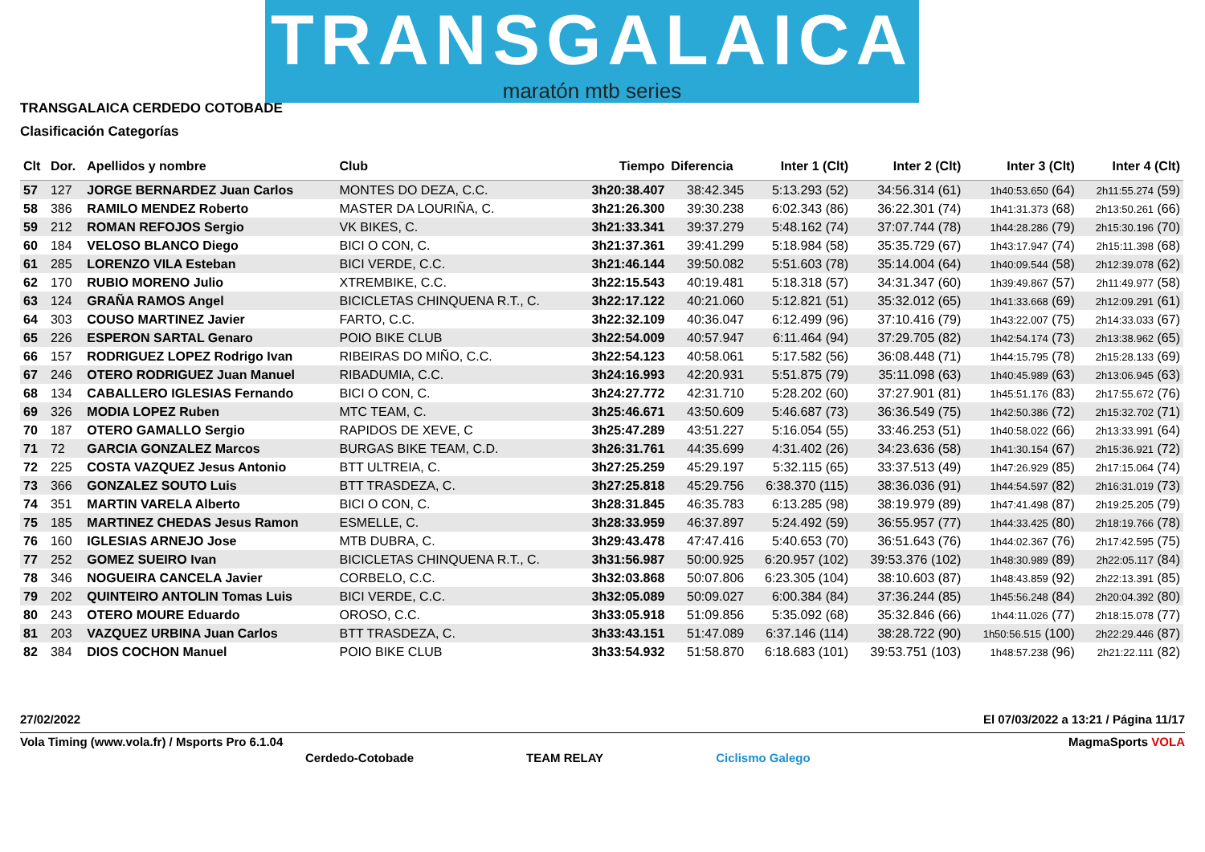TRANSGALAICA
maratón mtb series
TRANSGALAICA CERDEDO COTOBADE
Clasificación Categorías
| Clt | Dor. | Apellidos y nombre | Club | Tiempo | Diferencia | Inter 1 (Clt) | Inter 2 (Clt) | Inter 3 (Clt) | Inter 4 (Clt) |
| --- | --- | --- | --- | --- | --- | --- | --- | --- | --- |
| 57 | 127 | JORGE BERNARDEZ Juan Carlos | MONTES DO DEZA, C.C. | 3h20:38.407 | 38:42.345 | 5:13.293 (52) | 34:56.314 (61) | 1h40:53.650 (64) | 2h11:55.274 (59) |
| 58 | 386 | RAMILO MENDEZ Roberto | MASTER DA LOURIÑA, C. | 3h21:26.300 | 39:30.238 | 6:02.343 (86) | 36:22.301 (74) | 1h41:31.373 (68) | 2h13:50.261 (66) |
| 59 | 212 | ROMAN REFOJOS Sergio | VK BIKES, C. | 3h21:33.341 | 39:37.279 | 5:48.162 (74) | 37:07.744 (78) | 1h44:28.286 (79) | 2h15:30.196 (70) |
| 60 | 184 | VELOSO BLANCO Diego | BICI O CON, C. | 3h21:37.361 | 39:41.299 | 5:18.984 (58) | 35:35.729 (67) | 1h43:17.947 (74) | 2h15:11.398 (68) |
| 61 | 285 | LORENZO VILA Esteban | BICI VERDE, C.C. | 3h21:46.144 | 39:50.082 | 5:51.603 (78) | 35:14.004 (64) | 1h40:09.544 (58) | 2h12:39.078 (62) |
| 62 | 170 | RUBIO MORENO Julio | XTREMBIKE, C.C. | 3h22:15.543 | 40:19.481 | 5:18.318 (57) | 34:31.347 (60) | 1h39:49.867 (57) | 2h11:49.977 (58) |
| 63 | 124 | GRAÑA RAMOS Angel | BICICLETAS CHINQUENA R.T., C. | 3h22:17.122 | 40:21.060 | 5:12.821 (51) | 35:32.012 (65) | 1h41:33.668 (69) | 2h12:09.291 (61) |
| 64 | 303 | COUSO MARTINEZ Javier | FARTO, C.C. | 3h22:32.109 | 40:36.047 | 6:12.499 (96) | 37:10.416 (79) | 1h43:22.007 (75) | 2h14:33.033 (67) |
| 65 | 226 | ESPERON SARTAL Genaro | POIO BIKE CLUB | 3h22:54.009 | 40:57.947 | 6:11.464 (94) | 37:29.705 (82) | 1h42:54.174 (73) | 2h13:38.962 (65) |
| 66 | 157 | RODRIGUEZ LOPEZ Rodrigo Ivan | RIBEIRAS DO MIÑO, C.C. | 3h22:54.123 | 40:58.061 | 5:17.582 (56) | 36:08.448 (71) | 1h44:15.795 (78) | 2h15:28.133 (69) |
| 67 | 246 | OTERO RODRIGUEZ Juan Manuel | RIBADUMIA, C.C. | 3h24:16.993 | 42:20.931 | 5:51.875 (79) | 35:11.098 (63) | 1h40:45.989 (63) | 2h13:06.945 (63) |
| 68 | 134 | CABALLERO IGLESIAS Fernando | BICI O CON, C. | 3h24:27.772 | 42:31.710 | 5:28.202 (60) | 37:27.901 (81) | 1h45:51.176 (83) | 2h17:55.672 (76) |
| 69 | 326 | MODIA LOPEZ Ruben | MTC TEAM, C. | 3h25:46.671 | 43:50.609 | 5:46.687 (73) | 36:36.549 (75) | 1h42:50.386 (72) | 2h15:32.702 (71) |
| 70 | 187 | OTERO GAMALLO Sergio | RAPIDOS DE XEVE, C | 3h25:47.289 | 43:51.227 | 5:16.054 (55) | 33:46.253 (51) | 1h40:58.022 (66) | 2h13:33.991 (64) |
| 71 | 72 | GARCIA GONZALEZ Marcos | BURGAS BIKE TEAM, C.D. | 3h26:31.761 | 44:35.699 | 4:31.402 (26) | 34:23.636 (58) | 1h41:30.154 (67) | 2h15:36.921 (72) |
| 72 | 225 | COSTA VAZQUEZ Jesus Antonio | BTT ULTREIA, C. | 3h27:25.259 | 45:29.197 | 5:32.115 (65) | 33:37.513 (49) | 1h47:26.929 (85) | 2h17:15.064 (74) |
| 73 | 366 | GONZALEZ SOUTO Luis | BTT TRASDEZA, C. | 3h27:25.818 | 45:29.756 | 6:38.370 (115) | 38:36.036 (91) | 1h44:54.597 (82) | 2h16:31.019 (73) |
| 74 | 351 | MARTIN VARELA Alberto | BICI O CON, C. | 3h28:31.845 | 46:35.783 | 6:13.285 (98) | 38:19.979 (89) | 1h47:41.498 (87) | 2h19:25.205 (79) |
| 75 | 185 | MARTINEZ CHEDAS Jesus Ramon | ESMELLE, C. | 3h28:33.959 | 46:37.897 | 5:24.492 (59) | 36:55.957 (77) | 1h44:33.425 (80) | 2h18:19.766 (78) |
| 76 | 160 | IGLESIAS ARNEJO Jose | MTB DUBRA, C. | 3h29:43.478 | 47:47.416 | 5:40.653 (70) | 36:51.643 (76) | 1h44:02.367 (76) | 2h17:42.595 (75) |
| 77 | 252 | GOMEZ SUEIRO Ivan | BICICLETAS CHINQUENA R.T., C. | 3h31:56.987 | 50:00.925 | 6:20.957 (102) | 39:53.376 (102) | 1h48:30.989 (89) | 2h22:05.117 (84) |
| 78 | 346 | NOGUEIRA CANCELA Javier | CORBELO, C.C. | 3h32:03.868 | 50:07.806 | 6:23.305 (104) | 38:10.603 (87) | 1h48:43.859 (92) | 2h22:13.391 (85) |
| 79 | 202 | QUINTEIRO ANTOLIN Tomas Luis | BICI VERDE, C.C. | 3h32:05.089 | 50:09.027 | 6:00.384 (84) | 37:36.244 (85) | 1h45:56.248 (84) | 2h20:04.392 (80) |
| 80 | 243 | OTERO MOURE Eduardo | OROSO, C.C. | 3h33:05.918 | 51:09.856 | 5:35.092 (68) | 35:32.846 (66) | 1h44:11.026 (77) | 2h18:15.078 (77) |
| 81 | 203 | VAZQUEZ URBINA Juan Carlos | BTT TRASDEZA, C. | 3h33:43.151 | 51:47.089 | 6:37.146 (114) | 38:28.722 (90) | 1h50:56.515 (100) | 2h22:29.446 (87) |
| 82 | 384 | DIOS COCHON Manuel | POIO BIKE CLUB | 3h33:54.932 | 51:58.870 | 6:18.683 (101) | 39:53.751 (103) | 1h48:57.238 (96) | 2h21:22.111 (82) |
27/02/2022 El 07/03/2022 a 13:21 / Página 11/17
Vola Timing (www.vola.fr) / Msports Pro 6.1.04 MagmaSports VOLA
Cerdedo-Cotobade TEAM RELAY Ciclismo Galego